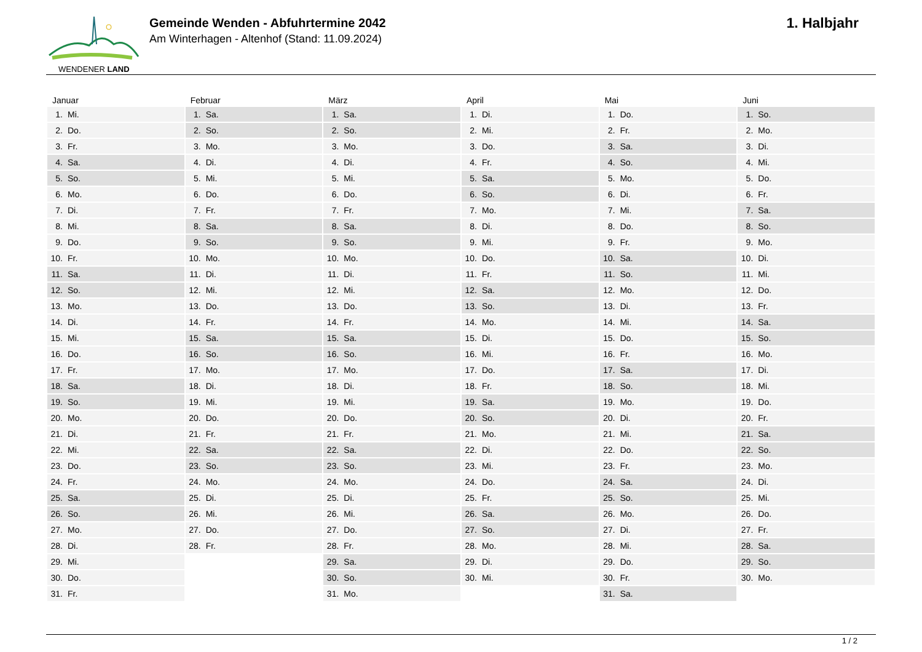WENDENER LAND
Gemeinde Wenden - Abfuhrtermine 2042
Am Winterhagen - Altenhof (Stand: 11.09.2024)
1. Halbjahr
| Januar | Februar | März | April | Mai | Juni |
| --- | --- | --- | --- | --- | --- |
| 1. Mi. | 1. Sa. | 1. Sa. | 1. Di. | 1. Do. | 1. So. |
| 2. Do. | 2. So. | 2. So. | 2. Mi. | 2. Fr. | 2. Mo. |
| 3. Fr. | 3. Mo. | 3. Mo. | 3. Do. | 3. Sa. | 3. Di. |
| 4. Sa. | 4. Di. | 4. Di. | 4. Fr. | 4. So. | 4. Mi. |
| 5. So. | 5. Mi. | 5. Mi. | 5. Sa. | 5. Mo. | 5. Do. |
| 6. Mo. | 6. Do. | 6. Do. | 6. So. | 6. Di. | 6. Fr. |
| 7. Di. | 7. Fr. | 7. Fr. | 7. Mo. | 7. Mi. | 7. Sa. |
| 8. Mi. | 8. Sa. | 8. Sa. | 8. Di. | 8. Do. | 8. So. |
| 9. Do. | 9. So. | 9. So. | 9. Mi. | 9. Fr. | 9. Mo. |
| 10. Fr. | 10. Mo. | 10. Mo. | 10. Do. | 10. Sa. | 10. Di. |
| 11. Sa. | 11. Di. | 11. Di. | 11. Fr. | 11. So. | 11. Mi. |
| 12. So. | 12. Mi. | 12. Mi. | 12. Sa. | 12. Mo. | 12. Do. |
| 13. Mo. | 13. Do. | 13. Do. | 13. So. | 13. Di. | 13. Fr. |
| 14. Di. | 14. Fr. | 14. Fr. | 14. Mo. | 14. Mi. | 14. Sa. |
| 15. Mi. | 15. Sa. | 15. Sa. | 15. Di. | 15. Do. | 15. So. |
| 16. Do. | 16. So. | 16. So. | 16. Mi. | 16. Fr. | 16. Mo. |
| 17. Fr. | 17. Mo. | 17. Mo. | 17. Do. | 17. Sa. | 17. Di. |
| 18. Sa. | 18. Di. | 18. Di. | 18. Fr. | 18. So. | 18. Mi. |
| 19. So. | 19. Mi. | 19. Mi. | 19. Sa. | 19. Mo. | 19. Do. |
| 20. Mo. | 20. Do. | 20. Do. | 20. So. | 20. Di. | 20. Fr. |
| 21. Di. | 21. Fr. | 21. Fr. | 21. Mo. | 21. Mi. | 21. Sa. |
| 22. Mi. | 22. Sa. | 22. Sa. | 22. Di. | 22. Do. | 22. So. |
| 23. Do. | 23. So. | 23. So. | 23. Mi. | 23. Fr. | 23. Mo. |
| 24. Fr. | 24. Mo. | 24. Mo. | 24. Do. | 24. Sa. | 24. Di. |
| 25. Sa. | 25. Di. | 25. Di. | 25. Fr. | 25. So. | 25. Mi. |
| 26. So. | 26. Mi. | 26. Mi. | 26. Sa. | 26. Mo. | 26. Do. |
| 27. Mo. | 27. Do. | 27. Do. | 27. So. | 27. Di. | 27. Fr. |
| 28. Di. | 28. Fr. | 28. Fr. | 28. Mo. | 28. Mi. | 28. Sa. |
| 29. Mi. | | 29. Sa. | 29. Di. | 29. Do. | 29. So. |
| 30. Do. | | 30. So. | 30. Mi. | 30. Fr. | 30. Mo. |
| 31. Fr. | | 31. Mo. | | 31. Sa. | |
1 / 2